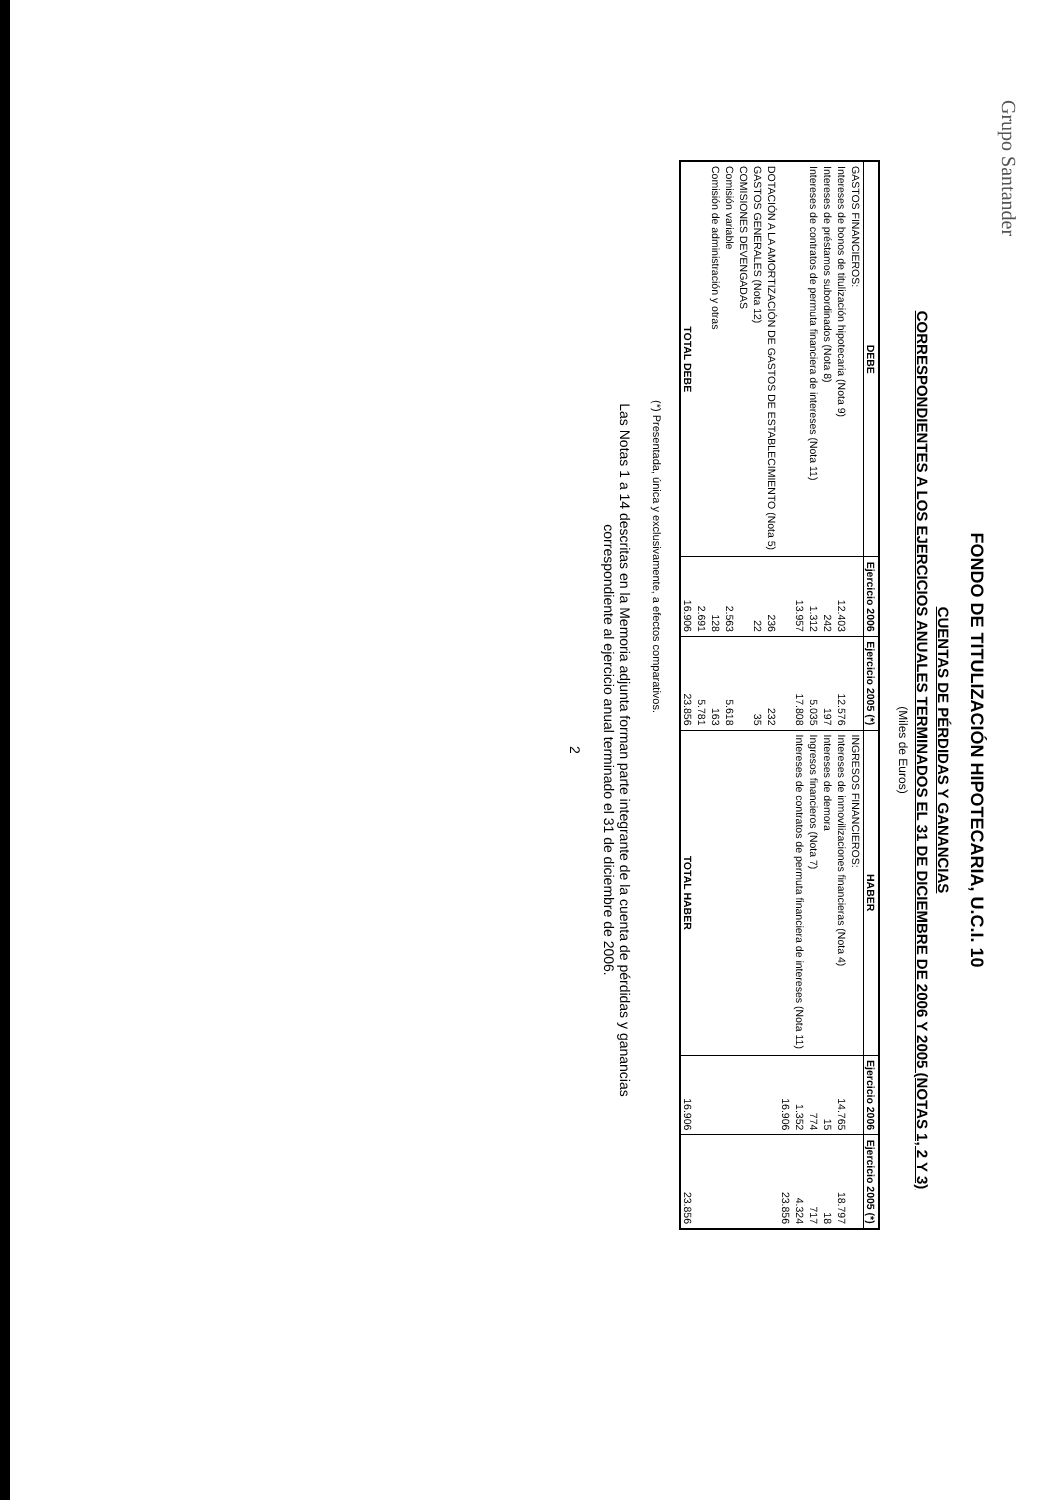Grupo Santander
FONDO DE TITULIZACIÓN HIPOTECARIA, U.C.I. 10
CUENTAS DE PÉRDIDAS Y GANANCIAS
CORRESPONDIENTES A LOS EJERCICIOS ANUALES TERMINADOS EL 31 DE DICIEMBRE DE 2006 Y 2005 (NOTAS 1, 2 Y 3)
(Miles de Euros)
| DEBE | Ejercicio 2006 | Ejercicio 2005 (*) | HABER | Ejercicio 2006 | Ejercicio 2005 (*) |
| --- | --- | --- | --- | --- | --- |
| GASTOS FINANCIEROS: | | | INGRESOS FINANCIEROS: | | |
| Intereses de bonos de titulización hipotecaria (Nota 9) | 12.403 | 12.576 | Intereses de inmovilizaciones financieras (Nota 4) | 14.765 | 18.797 |
| Intereses de préstamos subordinados (Nota 8) | 242 | 197 | Intereses de demora | 15 | 18 |
| Intereses de contratos de permuta financiera de intereses (Nota 11) | 1.312 | 5.035 | Ingresos financieros (Nota 7) | 774 | 717 |
| | 13.957 | 17.808 | Intereses de contratos de permuta financiera de intereses (Nota 11) | 1.352 | 4.324 |
| | | | | 16.906 | 23.856 |
| DOTACIÓN A LA AMORTIZACIÓN DE GASTOS DE ESTABLECIMIENTO (Nota 5) | 236 | 232 | | | |
| GASTOS GENERALES (Nota 12) | 22 | 35 | | | |
| COMISIONES DEVENGADAS | | | | | |
| Comisión variable | 2.563 | 5.618 | | | |
| Comisión de administración y otras | 128 | 163 | | | |
| | 2.691 | 5.781 | | | |
| TOTAL DEBE | 16.906 | 23.856 | TOTAL HABER | 16.906 | 23.856 |
(*) Presentada, única y exclusivamente, a efectos comparativos.
Las Notas 1 a 14 descritas en la Memoria adjunta forman parte integrante de la cuenta de pérdidas y ganancias
correspondiente al ejercicio anual terminado el 31 de diciembre de 2006.
2